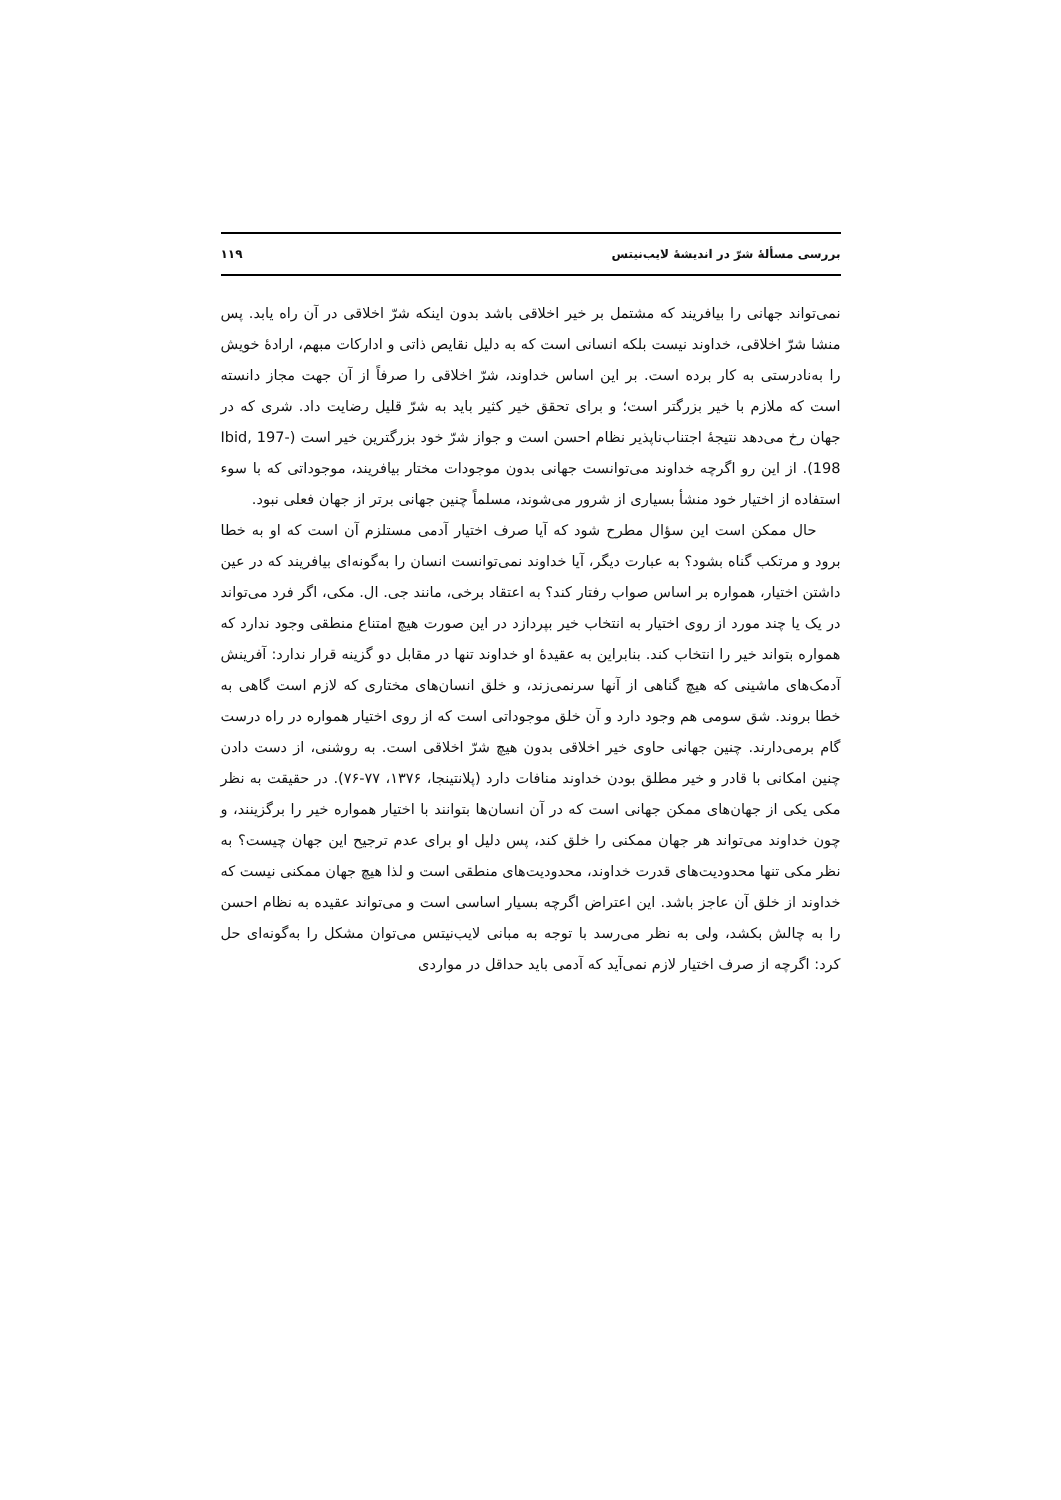بررسی مسألهٔ شرّ در اندیشهٔ لایب‌نیتس ۱۱۹
نمی‌تواند جهانی را بیافریند که مشتمل بر خیر اخلاقی باشد بدون اینکه شرّ اخلاقی در آن راه یابد. پس منشا شرّ اخلاقی، خداوند نیست بلکه انسانی است که به دلیل نقایص ذاتی و ادارکات مبهم، ارادهٔ خویش را به‌نادرستی به کار برده است. بر این اساس خداوند، شرّ اخلاقی را صرفاً از آن جهت مجاز دانسته است که ملازم با خیر بزرگتر است؛ و برای تحقق خیر کثیر باید به شرّ قلیل رضایت داد. شری که در جهان رخ می‌دهد نتیجهٔ اجتناب‌ناپذیر نظام احسن است و جواز شرّ خود بزرگترین خیر است (Ibid, 197-198). از این رو اگرچه خداوند می‌توانست جهانی بدون موجودات مختار بیافریند، موجوداتی که با سوء استفاده از اختیار خود منشأ بسیاری از شرور می‌شوند، مسلماً چنین جهانی برتر از جهان فعلی نبود.
حال ممکن است این سؤال مطرح شود که آیا صرف اختیار آدمی مستلزم آن است که او به خطا برود و مرتکب گناه بشود؟ به عبارت دیگر، آیا خداوند نمی‌توانست انسان را به‌گونه‌ای بیافریند که در عین داشتن اختیار، همواره بر اساس صواب رفتار کند؟ به اعتقاد برخی، مانند جی. ال. مکی، اگر فرد می‌تواند در یک یا چند مورد از روی اختیار به انتخاب خیر بپردازد در این صورت هیچ امتناع منطقی وجود ندارد که همواره بتواند خیر را انتخاب کند. بنابراین به عقیدهٔ او خداوند تنها در مقابل دو گزینه قرار ندارد: آفرینش آدمک‌های ماشینی که هیچ گناهی از آنها سرنمی‌زند، و خلق انسان‌های مختاری که لازم است گاهی به خطا بروند. شق سومی هم وجود دارد و آن خلق موجوداتی است که از روی اختیار همواره در راه درست گام برمی‌دارند. چنین جهانی حاوی خیر اخلاقی بدون هیچ شرّ اخلاقی است. به روشنی، از دست دادن چنین امکانی با قادر و خیر مطلق بودن خداوند منافات دارد (پلانتینجا، ۱۳۷۶، ۷۷-۷۶). در حقیقت به نظر مکی یکی از جهان‌های ممکن جهانی است که در آن انسان‌ها بتوانند با اختیار همواره خیر را برگزینند، و چون خداوند می‌تواند هر جهان ممکنی را خلق کند، پس دلیل او برای عدم ترجیح این جهان چیست؟ به نظر مکی تنها محدودیت‌های قدرت خداوند، محدودیت‌های منطقی است و لذا هیچ جهان ممکنی نیست که خداوند از خلق آن عاجز باشد. این اعتراض اگرچه بسیار اساسی است و می‌تواند عقیده به نظام احسن را به چالش بکشد، ولی به نظر می‌رسد با توجه به مبانی لایب‌نیتس می‌توان مشکل را به‌گونه‌ای حل کرد: اگرچه از صرف اختیار لازم نمی‌آید که آدمی باید حداقل در مواردی